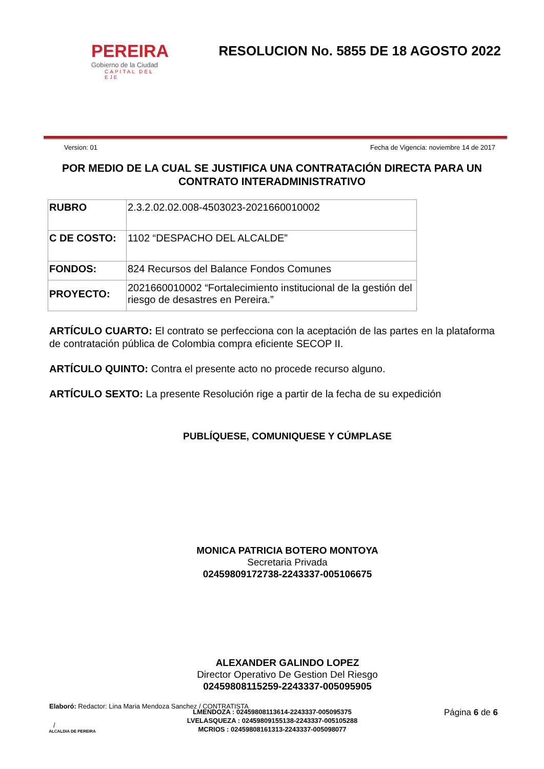PEREIRA
Gobierno de la Ciudad
CAPITAL DEL EJE
RESOLUCION No. 5855 DE 18 AGOSTO 2022
Version: 01 Fecha de Vigencia: noviembre 14 de 2017
POR MEDIO DE LA CUAL SE JUSTIFICA UNA CONTRATACIÓN DIRECTA PARA UN CONTRATO INTERADMINISTRATIVO
| RUBRO | 2.3.2.02.02.008-4503023-2021660010002 |
| C DE COSTO: | 1102 “DESPACHO DEL ALCALDE” |
| FONDOS: | 824 Recursos del Balance Fondos Comunes |
| PROYECTO: | 2021660010002 “Fortalecimiento institucional de la gestión del riesgo de desastres en Pereira.” |
ARTÍCULO CUARTO: El contrato se perfecciona con la aceptación de las partes en la plataforma de contratación pública de Colombia compra eficiente SECOP II.
ARTÍCULO QUINTO: Contra el presente acto no procede recurso alguno.
ARTÍCULO SEXTO: La presente Resolución rige a partir de la fecha de su expedición
PUBLÍQUESE, COMUNIQUESE Y CÚMPLASE
MONICA PATRICIA BOTERO MONTOYA
Secretaria Privada
02459809172738-2243337-005106675
ALEXANDER GALINDO LOPEZ
Director Operativo De Gestion Del Riesgo
02459808115259-2243337-005095905
Elaboró: Redactor: Lina Maria Mendoza Sanchez / CONTRATISTA
/
ALCALDIA DE PEREIRA
LMENDOZA : 02459808113614-2243337-005095375
LVELASQUEZA : 02459809155138-2243337-005105288
MCRIOS : 02459808161313-2243337-005098077
Página 6 de 6